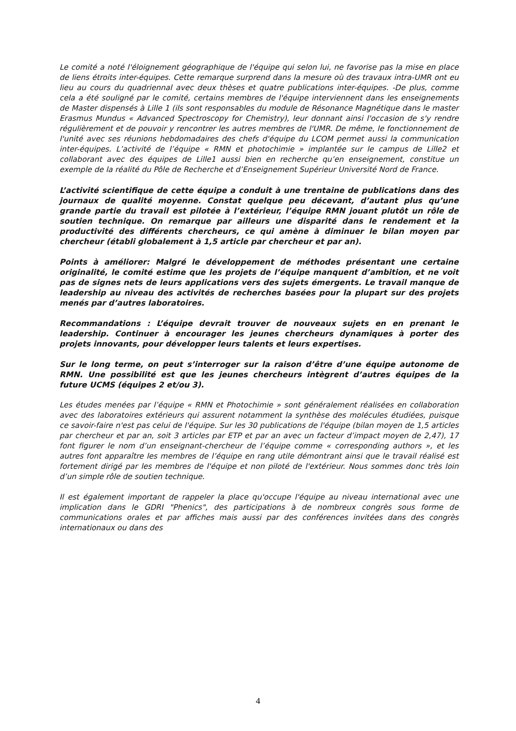Le comité a noté l'éloignement géographique de l'équipe qui selon lui, ne favorise pas la mise en place de liens étroits inter-équipes. Cette remarque surprend dans la mesure où des travaux intra-UMR ont eu lieu au cours du quadriennal avec deux thèses et quatre publications inter-équipes. -De plus, comme cela a été souligné par le comité, certains membres de l'équipe interviennent dans les enseignements de Master dispensés à Lille 1 (ils sont responsables du module de Résonance Magnétique dans le master Erasmus Mundus « Advanced Spectroscopy for Chemistry), leur donnant ainsi l'occasion de s'y rendre régulièrement et de pouvoir y rencontrer les autres membres de l'UMR. De même, le fonctionnement de l'unité avec ses réunions hebdomadaires des chefs d'équipe du LCOM permet aussi la communication inter-équipes. L’activité de l’équipe « RMN et photochimie » implantée sur le campus de Lille2 et collaborant avec des équipes de Lille1 aussi bien en recherche qu’en enseignement, constitue un exemple de la réalité du Pôle de Recherche et d’Enseignement Supérieur Université Nord de France.
L’activité scientifique de cette équipe a conduit à une trentaine de publications dans des journaux de qualité moyenne. Constat quelque peu décevant, d’autant plus qu’une grande partie du travail est pilotée à l’extérieur, l’équipe RMN jouant plutôt un rôle de soutien technique. On remarque par ailleurs une disparité dans le rendement et la productivité des différents chercheurs, ce qui amène à diminuer le bilan moyen par chercheur (établi globalement à 1,5 article par chercheur et par an).
Points à améliorer: Malgré le développement de méthodes présentant une certaine originalité, le comité estime que les projets de l’équipe manquent d’ambition, et ne voit pas de signes nets de leurs applications vers des sujets émergents. Le travail manque de leadership au niveau des activités de recherches basées pour la plupart sur des projets menés par d’autres laboratoires.
Recommandations : L’équipe devrait trouver de nouveaux sujets en en prenant le leadership. Continuer à encourager les jeunes chercheurs dynamiques à porter des projets innovants, pour développer leurs talents et leurs expertises.
Sur le long terme, on peut s’interroger sur la raison d’être d’une équipe autonome de RMN. Une possibilité est que les jeunes chercheurs intègrent d’autres équipes de la future UCMS (équipes 2 et/ou 3).
Les études menées par l’équipe « RMN et Photochimie » sont généralement réalisées en collaboration avec des laboratoires extérieurs qui assurent notamment la synthèse des molécules étudiées, puisque ce savoir-faire n'est pas celui de l'équipe. Sur les 30 publications de l'équipe (bilan moyen de 1,5 articles par chercheur et par an, soit 3 articles par ETP et par an avec un facteur d’impact moyen de 2,47), 17 font figurer le nom d’un enseignant-chercheur de l’équipe comme « corresponding authors », et les autres font apparaître les membres de l’équipe en rang utile démontrant ainsi que le travail réalisé est fortement dirigé par les membres de l'équipe et non piloté de l'extérieur. Nous sommes donc très loin d’un simple rôle de soutien technique.
Il est également important de rappeler la place qu'occupe l'équipe au niveau international avec une implication dans le GDRI "Phenics", des participations à de nombreux congrès sous forme de communications orales et par affiches mais aussi par des conférences invitées dans des congrès internationaux ou dans des
4